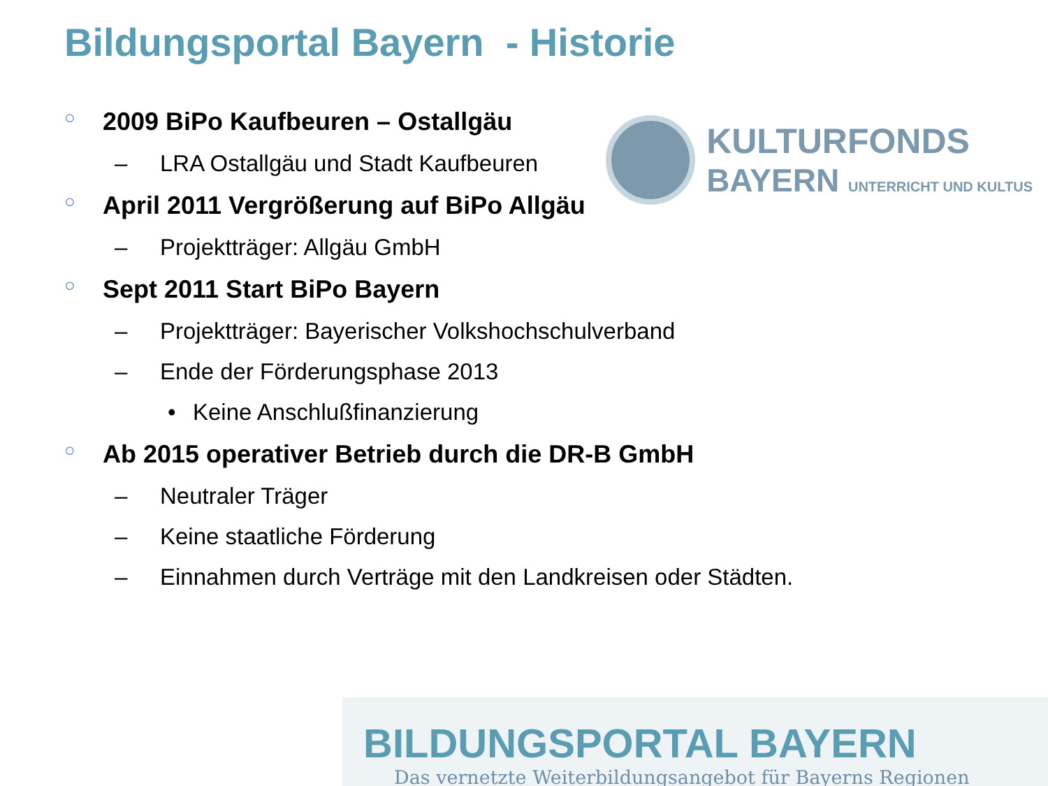Bildungsportal Bayern - Historie
KULTURFONDS
BAYERN UNTERRICHT UND KULTUS
○ 2009 BiPo Kaufbeuren – Ostallgäu
– LRA Ostallgäu und Stadt Kaufbeuren
○ April 2011 Vergrößerung auf BiPo Allgäu
– Projektträger: Allgäu GmbH
○ Sept 2011 Start BiPo Bayern
– Projektträger: Bayerischer Volkshochschulverband
– Ende der Förderungsphase 2013
• Keine Anschlußfinanzierung
○ Ab 2015 operativer Betrieb durch die DR-B GmbH
– Neutraler Träger
– Keine staatliche Förderung
– Einnahmen durch Verträge mit den Landkreisen oder Städten.
BILDUNGSPORTAL BAYERN
Das vernetzte Weiterbildungsangebot für Bayerns Regionen